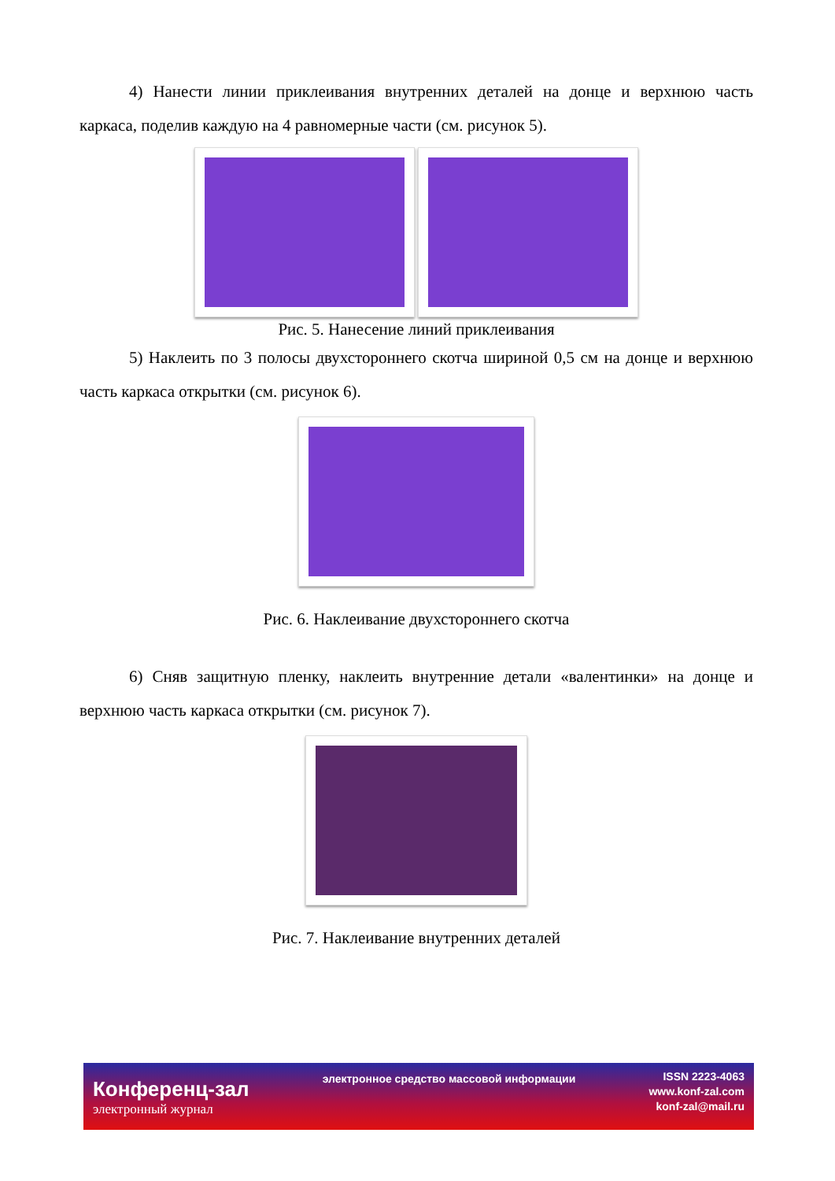4) Нанести линии приклеивания внутренних деталей на донце и верхнюю часть каркаса, поделив каждую на 4 равномерные части (см. рисунок 5).
Рис. 5. Нанесение линий приклеивания
5) Наклеить по 3 полосы двухстороннего скотча шириной 0,5 см на донце и верхнюю часть каркаса открытки (см. рисунок 6).
Рис. 6. Наклеивание двухстороннего скотча
6) Сняв защитную пленку, наклеить внутренние детали «валентинки» на донце и верхнюю часть каркаса открытки (см. рисунок 7).
Рис. 7. Наклеивание внутренних деталей
Конференц-зал
электронный журнал
электронное средство массовой информации
ISSN 2223-4063
www.konf-zal.com
konf-zal@mail.ru